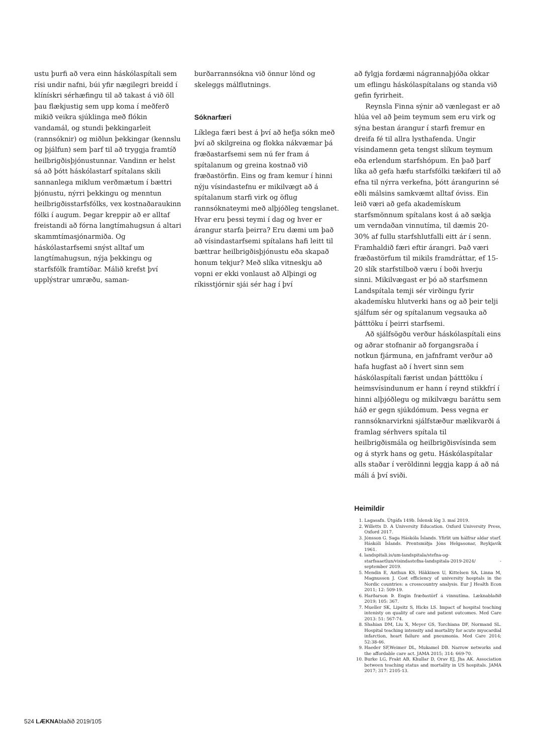ustu þurfi að vera einn háskólaspítali sem rísi undir nafni, búi yfir nægilegri breidd í klínískri sérhæfingu til að takast á við öll þau flækjustig sem upp koma í meðferð mikið veikra sjúklinga með flókin vandamál, og stundi þekkingarleit (rannsóknir) og miðlun þekkingar (kennslu og þjálfun) sem þarf til að tryggja framtíð heilbrigðisþjónustunnar. Vandinn er helst sá að þótt háskólastarf spítalans skili sannanlega miklum verðmætum í bættri þjónustu, nýrri þekkingu og menntun heilbrigðisstarfsfólks, vex kostnaðaraukinn fólki í augum. Þegar kreppir að er alltaf freistandi að fórna langtímahugsun á altari skammtímasjónarmiða. Og háskólastarfsemi snýst alltaf um langtímahugsun, nýja þekkingu og starfsfólk framtíðar. Málið krefst því upplýstrar umræðu, saman-
burðarrannsókna við önnur lönd og skeleggs málflutnings.
Sóknarfæri
Líklega færi best á því að hefja sókn með því að skilgreina og flokka nákvæmar þá fræðastarfsemi sem nú fer fram á spítalanum og greina kostnað við fræðastörfin. Eins og fram kemur í hinni nýju vísindastefnu er mikilvægt að á spítalanum starfi virk og öflug rannsóknateymi með alþjóðleg tengslanet. Hvar eru þessi teymi í dag og hver er árangur starfa þeirra? Eru dæmi um það að vísindastarfsemi spítalans hafi leitt til bættrar heilbrigðisþjónustu eða skapað honum tekjur? Með slíka vitneskju að vopni er ekki vonlaust að Alþingi og ríkisstjórnir sjái sér hag í því
að fylgja fordæmi nágrannaþjóða okkar um eflingu háskólaspítalans og standa við gefin fyrirheit.
Reynsla Finna sýnir að vænlegast er að hlúa vel að þeim teymum sem eru virk og sýna bestan árangur í starfi fremur en dreifa fé til allra lysthafenda. Ungir vísindamenn geta tengst slíkum teymum eða erlendum starfshópum. En það þarf líka að gefa hæfu starfsfólki tækifæri til að efna til nýrra verkefna, þótt árangurinn sé eðli málsins samkvæmt alltaf óviss. Ein leið væri að gefa akademískum starfsmönnum spítalans kost á að sækja um verndaðan vinnutíma, til dæmis 20-30% af fullu starfshlutfalli eitt ár í senn. Framhaldið færi eftir árangri. Það væri fræðastörfum til mikils framdráttar, ef 15-20 slík starfstilboð væru í boði hverju sinni. Mikilvægast er þó að starfsmenn Landspítala temji sér virðingu fyrir akademísku hlutverki hans og að þeir telji sjálfum sér og spítalanum vegsauka að þátttöku í þeirri starfsemi.
Að sjálfsögðu verður háskólaspítali eins og aðrar stofnanir að forgangsraða í notkun fjármuna, en jafnframt verður að hafa hugfast að í hvert sinn sem háskólaspítali færist undan þátttöku í heimsvísindunum er hann í reynd stikkfrí í hinni alþjóðlegu og mikilvægu baráttu sem háð er gegn sjúkdómum. Þess vegna er rannsóknarvirkni sjálfstæður mælikvarði á framlag sérhvers spítala til heilbrigðismála og heilbrigðisvísinda sem og á styrk hans og getu. Háskólaspítalar alls staðar í veröldinni leggja kapp á að ná máli á því sviði.
Heimildir
1. Lagasafn. Útgáfa 149b. Íslensk lög 3. maí 2019.
2. Willetts D. A University Education. Oxford University Press, Oxford 2017.
3. Jónsson G. Saga Háskóla Íslands. Yfirlit um hálfrar aldar starf. Háskóli Íslands. Prentsmiðja Jóns Helgasonar, Reykjavík 1961.
4. landspitali.is/um-landspitala/stefna-og-starfsaaetlun/visindastefna-landspitala-2019-2024/ - september 2019.
5. Mendin E, Anthun KS, Häkkinen U, Kittelsen SA, Linna M, Magnussen J. Cost efficiency of university hosptals in the Nordic countries: a crosscountry analysis. Eur J Health Econ 2011; 12: 509-19.
6. Harðarson Þ. Engin fræðastörf á vinnutíma. Læknablaðið 2019; 105: 367.
7. Mueller SK, Lipsitz S, Hicks LS. Impact of hospital teaching intenisty on quality of care and patient outcomes. Med Care 2013: 51: 567-74.
8. Shahian DM, Liu X, Meyer GS, Torchiana DF, Normand SL. Hospital teaching intensity and mortality for acute myocardial infarction, heart failure and pneumonia. Med Care 2014; 52:38-46.
9. Haeder SF,Weimer DL, Mukamel DB. Narrow networks and the affordable care act. JAMA 2015; 314: 669-70.
10. Burke LG, Frakt AB, Khullar D, Orav EJ, Jha AK. Association between teaching status and mortality in US hospitals. JAMA 2017; 317: 2105-13.
524 LÆKNAblaðið 2019/105